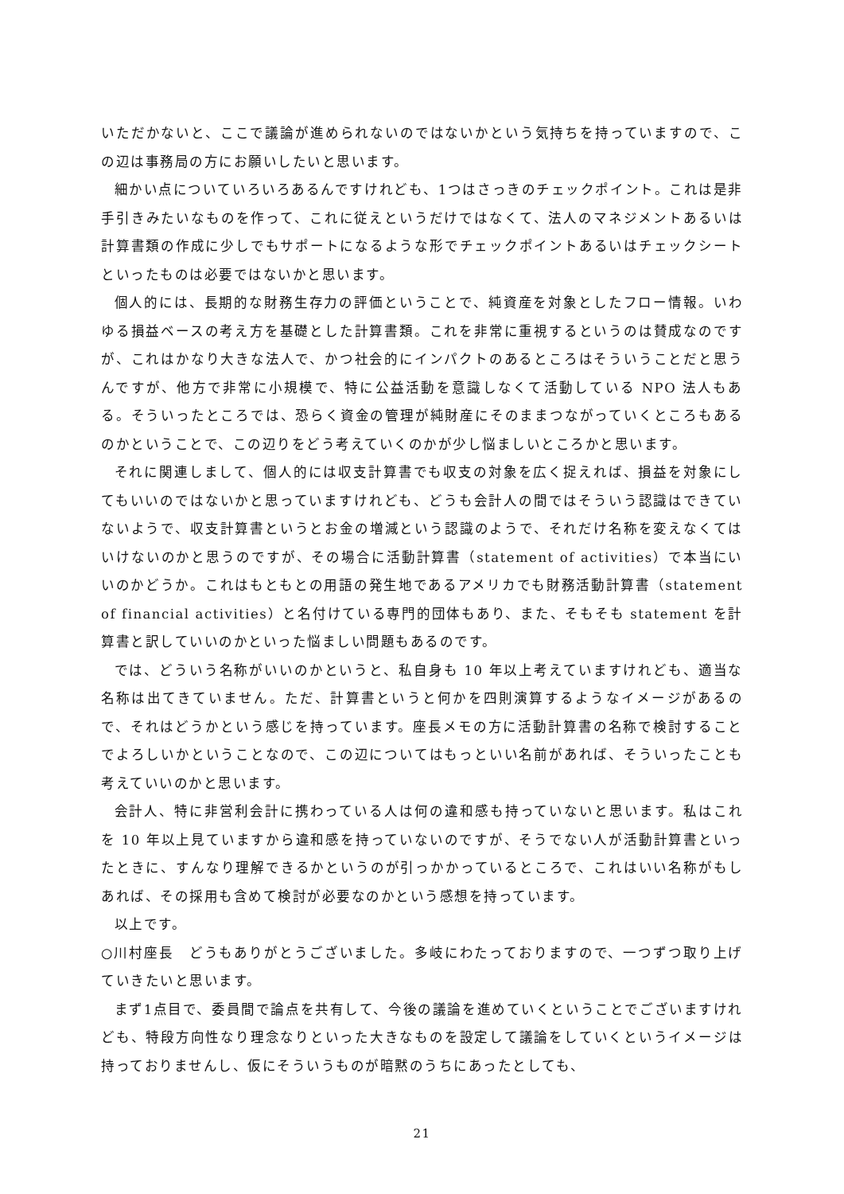いただかないと、ここで議論が進められないのではないかという気持ちを持っていますので、この辺は事務局の方にお願いしたいと思います。
細かい点についていろいろあるんですけれども、1つはさっきのチェックポイント。これは是非手引きみたいなものを作って、これに従えというだけではなくて、法人のマネジメントあるいは計算書類の作成に少しでもサポートになるような形でチェックポイントあるいはチェックシートといったものは必要ではないかと思います。
個人的には、長期的な財務生存力の評価ということで、純資産を対象としたフロー情報。いわゆる損益ベースの考え方を基礎とした計算書類。これを非常に重視するというのは賛成なのですが、これはかなり大きな法人で、かつ社会的にインパクトのあるところはそういうことだと思うんですが、他方で非常に小規模で、特に公益活動を意識しなくて活動している NPO 法人もある。そういったところでは、恐らく資金の管理が純財産にそのままつながっていくところもあるのかということで、この辺りをどう考えていくのかが少し悩ましいところかと思います。
それに関連しまして、個人的には収支計算書でも収支の対象を広く捉えれば、損益を対象にしてもいいのではないかと思っていますけれども、どうも会計人の間ではそういう認識はできていないようで、収支計算書というとお金の増減という認識のようで、それだけ名称を変えなくてはいけないのかと思うのですが、その場合に活動計算書（statement of activities）で本当にいいのかどうか。これはもともとの用語の発生地であるアメリカでも財務活動計算書（statement of financial activities）と名付けている専門的団体もあり、また、そもそも statement を計算書と訳していいのかといった悩ましい問題もあるのです。
では、どういう名称がいいのかというと、私自身も 10 年以上考えていますけれども、適当な名称は出てきていません。ただ、計算書というと何かを四則演算するようなイメージがあるので、それはどうかという感じを持っています。座長メモの方に活動計算書の名称で検討することでよろしいかということなので、この辺についてはもっといい名前があれば、そういったことも考えていいのかと思います。
会計人、特に非営利会計に携わっている人は何の違和感も持っていないと思います。私はこれを 10 年以上見ていますから違和感を持っていないのですが、そうでない人が活動計算書といったときに、すんなり理解できるかというのが引っかかっているところで、これはいい名称がもしあれば、その採用も含めて検討が必要なのかという感想を持っています。
以上です。
○川村座長　どうもありがとうございました。多岐にわたっておりますので、一つずつ取り上げていきたいと思います。
まず1点目で、委員間で論点を共有して、今後の議論を進めていくということでございますけれども、特段方向性なり理念なりといった大きなものを設定して議論をしていくというイメージは持っておりませんし、仮にそういうものが暗黙のうちにあったとしても、
21